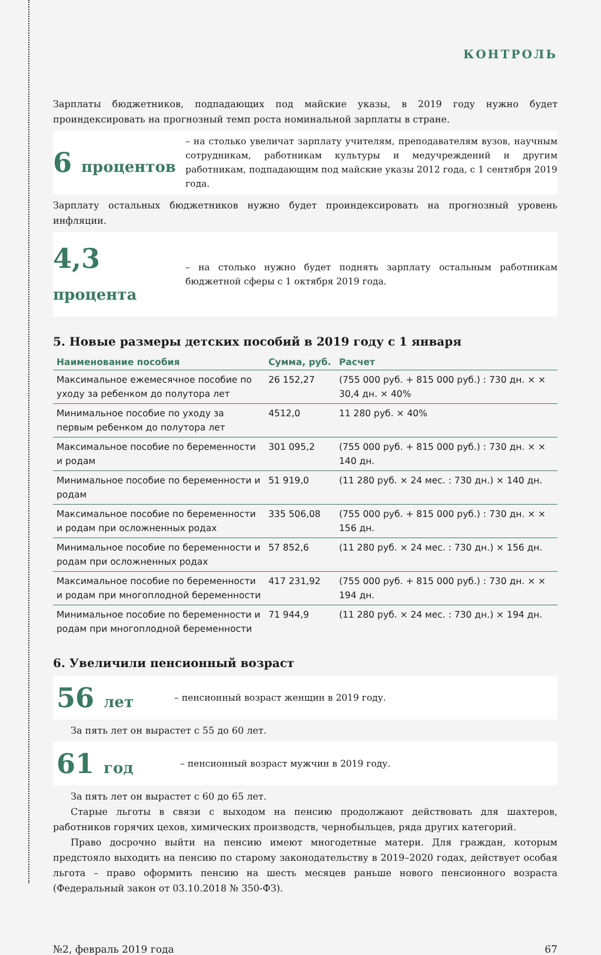КОНТРОЛЬ
Зарплаты бюджетников, подпадающих под майские указы, в 2019 году нужно будет проиндексировать на прогнозный темп роста номинальной зарплаты в стране.
6 процентов
– на столько увеличат зарплату учителям, преподавателям вузов, научным сотрудникам, работникам культуры и медучреждений и другим работникам, подпадающим под майские указы 2012 года, с 1 сентября 2019 года.
Зарплату остальных бюджетников нужно будет проиндексировать на прогнозный уровень инфляции.
4,3 процента
– на столько нужно будет поднять зарплату остальным работникам бюджетной сферы с 1 октября 2019 года.
5. Новые размеры детских пособий в 2019 году с 1 января
| Наименование пособия | Сумма, руб. | Расчет |
| --- | --- | --- |
| Максимальное ежемесячное пособие по уходу за ребенком до полутора лет | 26 152,27 | (755 000 руб. + 815 000 руб.) : 730 дн. × × 30,4 дн. × 40% |
| Минимальное пособие по уходу за первым ребенком до полутора лет | 4512,0 | 11 280 руб. × 40% |
| Максимальное пособие по беременности и родам | 301 095,2 | (755 000 руб. + 815 000 руб.) : 730 дн. × × 140 дн. |
| Минимальное пособие по беременности и родам | 51 919,0 | (11 280 руб. × 24 мес. : 730 дн.) × 140 дн. |
| Максимальное пособие по беременности и родам при осложненных родах | 335 506,08 | (755 000 руб. + 815 000 руб.) : 730 дн. × × 156 дн. |
| Минимальное пособие по беременности и родам при осложненных родах | 57 852,6 | (11 280 руб. × 24 мес. : 730 дн.) × 156 дн. |
| Максимальное пособие по беременности и родам при многоплодной беременности | 417 231,92 | (755 000 руб. + 815 000 руб.) : 730 дн. × × 194 дн. |
| Минимальное пособие по беременности и родам при многоплодной беременности | 71 944,9 | (11 280 руб. × 24 мес. : 730 дн.) × 194 дн. |
6. Увеличили пенсионный возраст
56 лет
– пенсионный возраст женщин в 2019 году.
За пять лет он вырастет с 55 до 60 лет.
61 год
– пенсионный возраст мужчин в 2019 году.
За пять лет он вырастет с 60 до 65 лет.
Старые льготы в связи с выходом на пенсию продолжают действовать для шахтеров, работников горячих цехов, химических производств, чернобыльцев, ряда других категорий.
Право досрочно выйти на пенсию имеют многодетные матери. Для граждан, которым предстояло выходить на пенсию по старому законодательству в 2019–2020 годах, действует особая льгота – право оформить пенсию на шесть месяцев раньше нового пенсионного возраста (Федеральный закон от 03.10.2018 № 350-ФЗ).
№2, февраль 2019 года 67